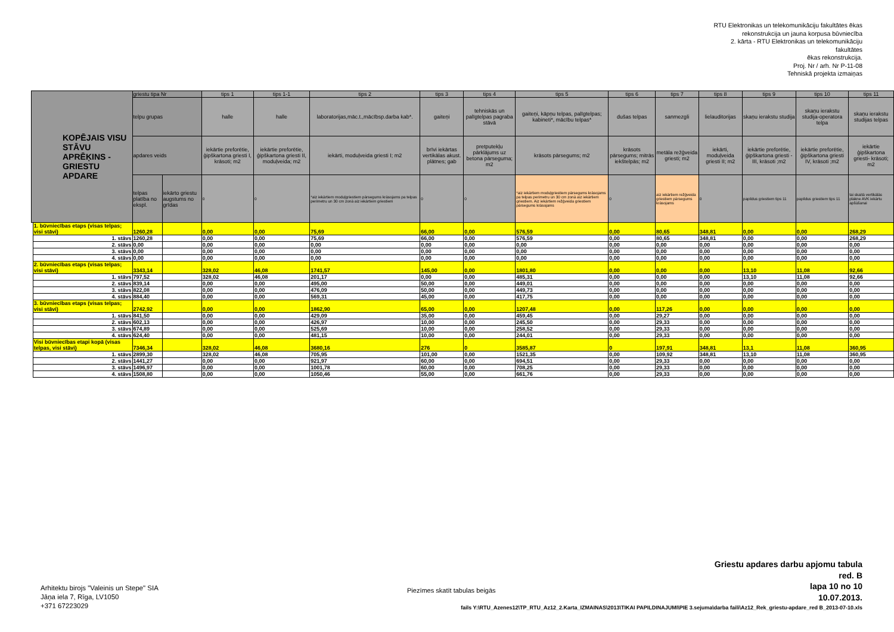RTU Elektronikas un telekomunikāciju fakultātes ēkas
rekonstrukcija un jauna korpusa būvniecība
2. kārta - RTU Elektronikas un telekomunikāciju
fakultātes
ēkas rekonstrukcija.
Proj. Nr / arh. Nr P-11-08
Tehniskā projekta izmaiņas
| KOPĒJAIS VISU STĀVU APRĒĶINS - GRIESTU APDARE | | griestu tipa Nr | | tips 1 | tips 1-1 | tips 2 | tips 3 | tips 4 | tips 5 | tips 6 | tips 7 | tips 8 | tips 9 | tips 10 | tips 11 |
| | | telpu grupas | | halle | halle | laboratorijas,māc.t.,mācībsp.darba kab*. | gaiteņi | tehniskās un palīgtelpas pagraba stāvā | gaiteņi, kāpņu telpas, palīgtelpas; kabineti*, mācību telpas* | dušas telpas | sanmezgli | lielauditorijas | skaņu ierakstu studija | skaņu ierakstu studija-operatora telpa | skaņu ierakstu studijas telpas |
| | | apdares veids | | iekārtie preforētie, ģipškartona griesti I, krāsoti; m2 | iekārtie preforētie, ģipškartona griesti II, moduļveida; m2 | iekārti, moduļveida griesti I; m2 | brīvi iekārtas vertikālas akust. plātnes; gab | pretputekļu pārklājums uz betona pārseguma; m2 | krāsots pārsegums; m2 | krāsots pārsegums; mitrās iekštelpās; m2 | metāla režģveida griesti; m2 | iekārti, moduļveida griesti II; m2 | iekārtie preforētie, ģipškartona griesti - III, krāsoti ;m2 | iekārtie preforētie, ģipškartona griesti IV, krāsoti ;m2 | iekārtie ģipškartona griesti- krāsoti; m2 |
| | | telpas platība no ekspl. | iekārto griestu augstums no grīdas | 0 | 0 | *aiz iekārtiem moduļgriestiem pārsegums krāsojams pa telpas perimetru un 30 cm zonā aiz iekārtiem griestiem | 0 | 0 | *aiz iekārtiem moduļgriestiem pārsegums krāsojams pa telpas perimetru un 30 cm zonā aiz iekārtiem griestiem. Aiz iekārtiem režģveida griestiem pārsegums krāsojams | 0 | aiz iekārtiem režģveida griestiem pārsegums krāsojams | 0 | papildus griestiem tips 11 | papildus griestiem tips 11 | tai skaitā vertikālās plakne AVK iekārtu apšūšanai |
| | 1. būvniecības etaps (visas telpas; visi stāvi) | 1260,28 | | 0,00 | 0,00 | 75,69 | 66,00 | 0,00 | 576,59 | 0,00 | 80,65 | 348,81 | 0,00 | 0,00 | 268,29 |
| | 1. stāvs | 1260,28 | | 0,00 | 0,00 | 75,69 | 66,00 | 0,00 | 576,59 | 0,00 | 80,65 | 348,81 | 0,00 | 0,00 | 268,29 |
| | 2. stāvs | 0,00 | | 0,00 | 0,00 | 0,00 | 0,00 | 0,00 | 0,00 | 0,00 | 0,00 | 0,00 | 0,00 | 0,00 | 0,00 |
| | 3. stāvs | 0,00 | | 0,00 | 0,00 | 0,00 | 0,00 | 0,00 | 0,00 | 0,00 | 0,00 | 0,00 | 0,00 | 0,00 | 0,00 |
| | 4. stāvs | 0,00 | | 0,00 | 0,00 | 0,00 | 0,00 | 0,00 | 0,00 | 0,00 | 0,00 | 0,00 | 0,00 | 0,00 | 0,00 |
| | 2. būvniecības etaps (visas telpas; visi stāvi) | 3343,14 | | 328,02 | 46,08 | 1741,57 | 145,00 | 0,00 | 1801,80 | 0,00 | 0,00 | 0,00 | 13,10 | 11,08 | 92,66 |
| | 1. stāvs | 797,52 | | 328,02 | 46,08 | 201,17 | 0,00 | 0,00 | 485,31 | 0,00 | 0,00 | 0,00 | 13,10 | 11,08 | 92,66 |
| | 2. stāvs | 839,14 | | 0,00 | 0,00 | 495,00 | 50,00 | 0,00 | 449,01 | 0,00 | 0,00 | 0,00 | 0,00 | 0,00 | 0,00 |
| | 3. stāvs | 822,08 | | 0,00 | 0,00 | 476,09 | 50,00 | 0,00 | 449,73 | 0,00 | 0,00 | 0,00 | 0,00 | 0,00 | 0,00 |
| | 4. stāvs | 884,40 | | 0,00 | 0,00 | 569,31 | 45,00 | 0,00 | 417,75 | 0,00 | 0,00 | 0,00 | 0,00 | 0,00 | 0,00 |
| | 3. būvniecības etaps (visas telpas; visi stāvi) | 2742,92 | | 0,00 | 0,00 | 1862,90 | 65,00 | 0,00 | 1207,48 | 0,00 | 117,26 | 0,00 | 0,00 | 0,00 | 0,00 |
| | 1. stāvs | 841,50 | | 0,00 | 0,00 | 429,09 | 35,00 | 0,00 | 459,45 | 0,00 | 29,27 | 0,00 | 0,00 | 0,00 | 0,00 |
| | 2. stāvs | 602,13 | | 0,00 | 0,00 | 426,97 | 10,00 | 0,00 | 245,50 | 0,00 | 29,33 | 0,00 | 0,00 | 0,00 | 0,00 |
| | 3. stāvs | 674,89 | | 0,00 | 0,00 | 525,69 | 10,00 | 0,00 | 258,52 | 0,00 | 29,33 | 0,00 | 0,00 | 0,00 | 0,00 |
| | 4. stāvs | 624,40 | | 0,00 | 0,00 | 481,15 | 10,00 | 0,00 | 244,01 | 0,00 | 29,33 | 0,00 | 0,00 | 0,00 | 0,00 |
| | Visi būvniecības etapi kopā (visas telpas, visi stāvi) | 7346,34 | | 328,02 | 46,08 | 3680,16 | 276 | 0 | 3585,87 | 0 | 197,91 | 348,81 | 13,1 | 11,08 | 360,95 |
| | 1. stāvs | 2899,30 | | 328,02 | 46,08 | 705,95 | 101,00 | 0,00 | 1521,35 | 0,00 | 109,92 | 348,81 | 13,10 | 11,08 | 360,95 |
| | 2. stāvs | 1441,27 | | 0,00 | 0,00 | 921,97 | 60,00 | 0,00 | 694,51 | 0,00 | 29,33 | 0,00 | 0,00 | 0,00 | 0,00 |
| | 3. stāvs | 1496,97 | | 0,00 | 0,00 | 1001,78 | 60,00 | 0,00 | 708,25 | 0,00 | 29,33 | 0,00 | 0,00 | 0,00 | 0,00 |
| | 4. stāvs | 1508,80 | | 0,00 | 0,00 | 1050,46 | 55,00 | 0,00 | 661,76 | 0,00 | 29,33 | 0,00 | 0,00 | 0,00 | 0,00 |
Griestu apdares darbu apjomu tabula
red. B
lapa 10 no 10
10.07.2013.
Arhitektu birojs "Valeinis un Stepe" SIA
Jāņa iela 7, Rīga, LV1050
+371 67223029
Piezīmes skatīt tabulas beigās
fails Y:\RTU_Azenes12\TP_RTU_Az12_2.Karta_IZMAINAS\2013\TIKAI PAPILDINAJUMI\PIE 3.sejuma\darba faili\Az12_Rek_griestu-apdare_red B_2013-07-10.xls